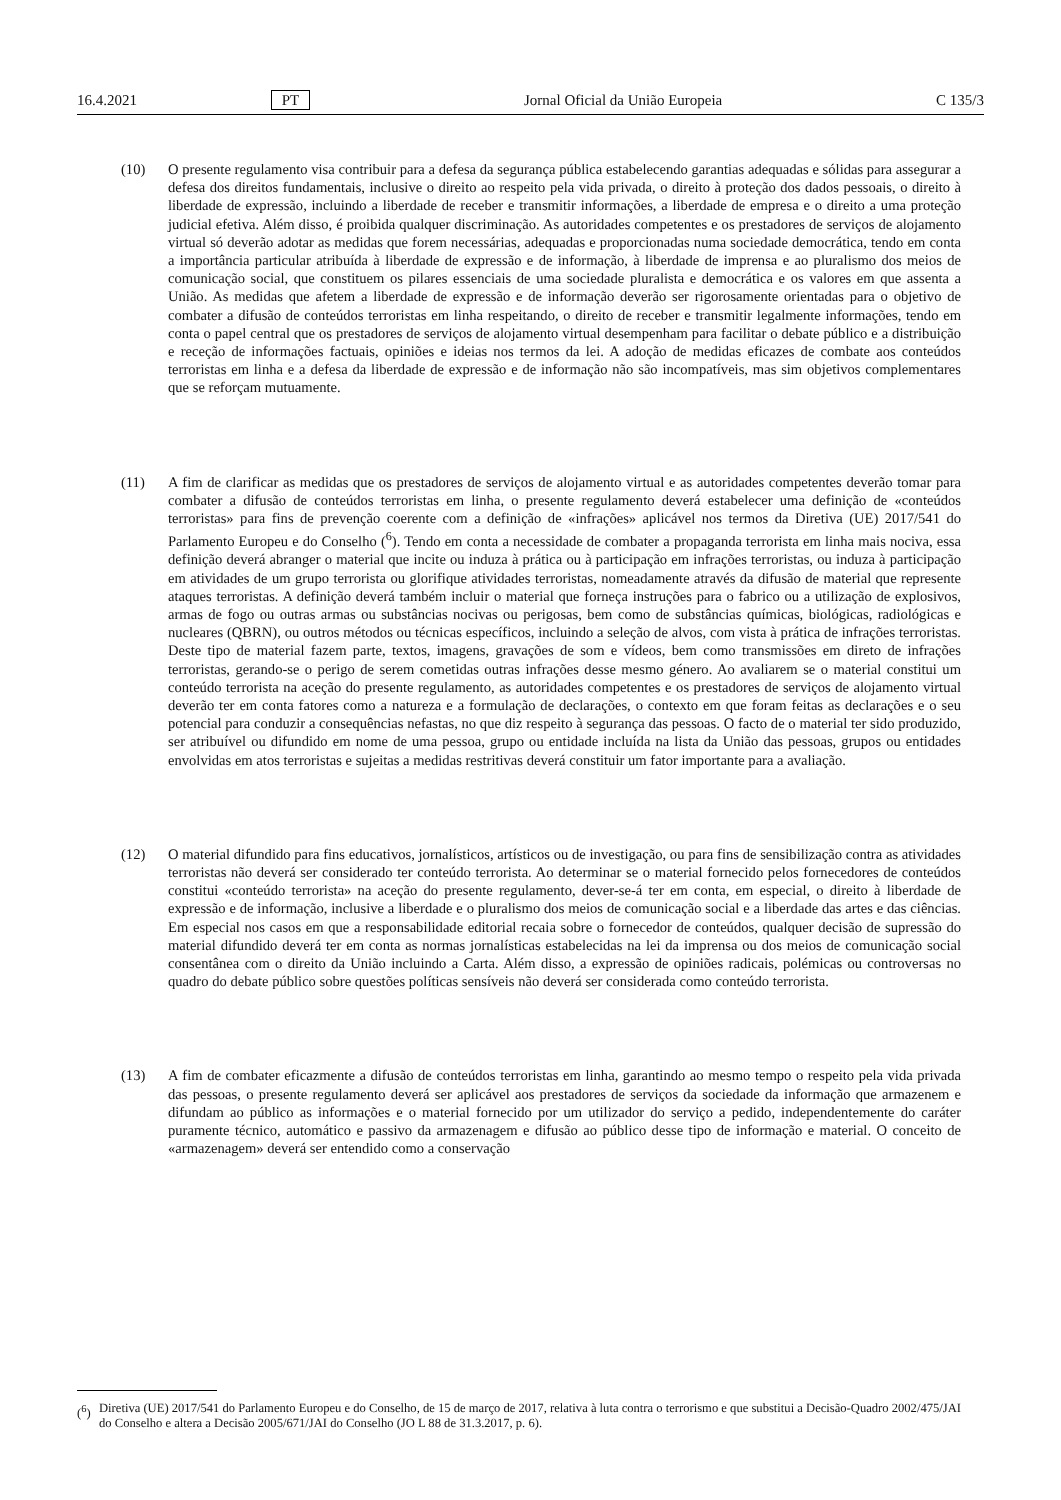16.4.2021 PT Jornal Oficial da União Europeia C 135/3
(10) O presente regulamento visa contribuir para a defesa da segurança pública estabelecendo garantias adequadas e sólidas para assegurar a defesa dos direitos fundamentais, inclusive o direito ao respeito pela vida privada, o direito à proteção dos dados pessoais, o direito à liberdade de expressão, incluindo a liberdade de receber e transmitir informações, a liberdade de empresa e o direito a uma proteção judicial efetiva. Além disso, é proibida qualquer discriminação. As autoridades competentes e os prestadores de serviços de alojamento virtual só deverão adotar as medidas que forem necessárias, adequadas e proporcionadas numa sociedade democrática, tendo em conta a importância particular atribuída à liberdade de expressão e de informação, à liberdade de imprensa e ao pluralismo dos meios de comunicação social, que constituem os pilares essenciais de uma sociedade pluralista e democrática e os valores em que assenta a União. As medidas que afetem a liberdade de expressão e de informação deverão ser rigorosamente orientadas para o objetivo de combater a difusão de conteúdos terroristas em linha respeitando, o direito de receber e transmitir legalmente informações, tendo em conta o papel central que os prestadores de serviços de alojamento virtual desempenham para facilitar o debate público e a distribuição e receção de informações factuais, opiniões e ideias nos termos da lei. A adoção de medidas eficazes de combate aos conteúdos terroristas em linha e a defesa da liberdade de expressão e de informação não são incompatíveis, mas sim objetivos complementares que se reforçam mutuamente.
(11) A fim de clarificar as medidas que os prestadores de serviços de alojamento virtual e as autoridades competentes deverão tomar para combater a difusão de conteúdos terroristas em linha, o presente regulamento deverá estabelecer uma definição de «conteúdos terroristas» para fins de prevenção coerente com a definição de «infrações» aplicável nos termos da Diretiva (UE) 2017/541 do Parlamento Europeu e do Conselho (<sup>6</sup>). Tendo em conta a necessidade de combater a propaganda terrorista em linha mais nociva, essa definição deverá abranger o material que incite ou induza à prática ou à participação em infrações terroristas, ou induza à participação em atividades de um grupo terrorista ou glorifique atividades terroristas, nomeadamente através da difusão de material que represente ataques terroristas. A definição deverá também incluir o material que forneça instruções para o fabrico ou a utilização de explosivos, armas de fogo ou outras armas ou substâncias nocivas ou perigosas, bem como de substâncias químicas, biológicas, radiológicas e nucleares (QBRN), ou outros métodos ou técnicas específicos, incluindo a seleção de alvos, com vista à prática de infrações terroristas. Deste tipo de material fazem parte, textos, imagens, gravações de som e vídeos, bem como transmissões em direto de infrações terroristas, gerando-se o perigo de serem cometidas outras infrações desse mesmo género. Ao avaliarem se o material constitui um conteúdo terrorista na aceção do presente regulamento, as autoridades competentes e os prestadores de serviços de alojamento virtual deverão ter em conta fatores como a natureza e a formulação de declarações, o contexto em que foram feitas as declarações e o seu potencial para conduzir a consequências nefastas, no que diz respeito à segurança das pessoas. O facto de o material ter sido produzido, ser atribuível ou difundido em nome de uma pessoa, grupo ou entidade incluída na lista da União das pessoas, grupos ou entidades envolvidas em atos terroristas e sujeitas a medidas restritivas deverá constituir um fator importante para a avaliação.
(12) O material difundido para fins educativos, jornalísticos, artísticos ou de investigação, ou para fins de sensibilização contra as atividades terroristas não deverá ser considerado ter conteúdo terrorista. Ao determinar se o material fornecido pelos fornecedores de conteúdos constitui «conteúdo terrorista» na aceção do presente regulamento, dever-se-á ter em conta, em especial, o direito à liberdade de expressão e de informação, inclusive a liberdade e o pluralismo dos meios de comunicação social e a liberdade das artes e das ciências. Em especial nos casos em que a responsabilidade editorial recaia sobre o fornecedor de conteúdos, qualquer decisão de supressão do material difundido deverá ter em conta as normas jornalísticas estabelecidas na lei da imprensa ou dos meios de comunicação social consentânea com o direito da União incluindo a Carta. Além disso, a expressão de opiniões radicais, polémicas ou controversas no quadro do debate público sobre questões políticas sensíveis não deverá ser considerada como conteúdo terrorista.
(13) A fim de combater eficazmente a difusão de conteúdos terroristas em linha, garantindo ao mesmo tempo o respeito pela vida privada das pessoas, o presente regulamento deverá ser aplicável aos prestadores de serviços da sociedade da informação que armazenem e difundam ao público as informações e o material fornecido por um utilizador do serviço a pedido, independentemente do caráter puramente técnico, automático e passivo da armazenagem e difusão ao público desse tipo de informação e material. O conceito de «armazenagem» deverá ser entendido como a conservação
(<sup>6</sup>) Diretiva (UE) 2017/541 do Parlamento Europeu e do Conselho, de 15 de março de 2017, relativa à luta contra o terrorismo e que substitui a Decisão-Quadro 2002/475/JAI do Conselho e altera a Decisão 2005/671/JAI do Conselho (JO L 88 de 31.3.2017, p. 6).